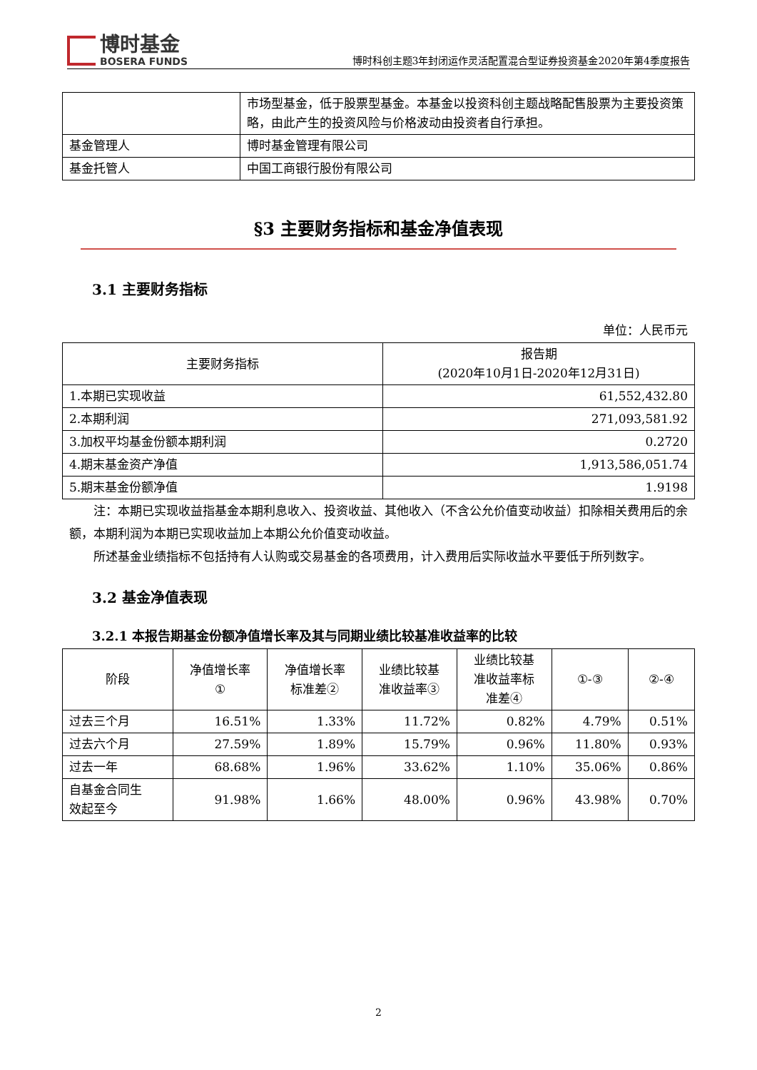博时基金
BOSERA FUNDS
博时科创主题3年封闭运作灵活配置混合型证券投资基金2020年第4季度报告
| | 市场型基金，低于股票型基金。本基金以投资科创主题战略配售股票为主要投资策略，由此产生的投资风险与价格波动由投资者自行承担。 |
| 基金管理人 | 博时基金管理有限公司 |
| 基金托管人 | 中国工商银行股份有限公司 |
§3 主要财务指标和基金净值表现
3.1 主要财务指标
单位：人民币元
| 主要财务指标 | 报告期 (2020年10月1日-2020年12月31日) |
| --- | --- |
| 1.本期已实现收益 | 61,552,432.80 |
| 2.本期利润 | 271,093,581.92 |
| 3.加权平均基金份额本期利润 | 0.2720 |
| 4.期末基金资产净值 | 1,913,586,051.74 |
| 5.期末基金份额净值 | 1.9198 |
注：本期已实现收益指基金本期利息收入、投资收益、其他收入（不含公允价值变动收益）扣除相关费用后的余额，本期利润为本期已实现收益加上本期公允价值变动收益。
所述基金业绩指标不包括持有人认购或交易基金的各项费用，计入费用后实际收益水平要低于所列数字。
3.2 基金净值表现
3.2.1 本报告期基金份额净值增长率及其与同期业绩比较基准收益率的比较
| 阶段 | 净值增长率 ① | 净值增长率 标准差② | 业绩比较基 准收益率③ | 业绩比较基 准收益率标 准差④ | ①-③ | ②-④ |
| --- | --- | --- | --- | --- | --- | --- |
| 过去三个月 | 16.51% | 1.33% | 11.72% | 0.82% | 4.79% | 0.51% |
| 过去六个月 | 27.59% | 1.89% | 15.79% | 0.96% | 11.80% | 0.93% |
| 过去一年 | 68.68% | 1.96% | 33.62% | 1.10% | 35.06% | 0.86% |
| 自基金合同生 效起至今 | 91.98% | 1.66% | 48.00% | 0.96% | 43.98% | 0.70% |
2